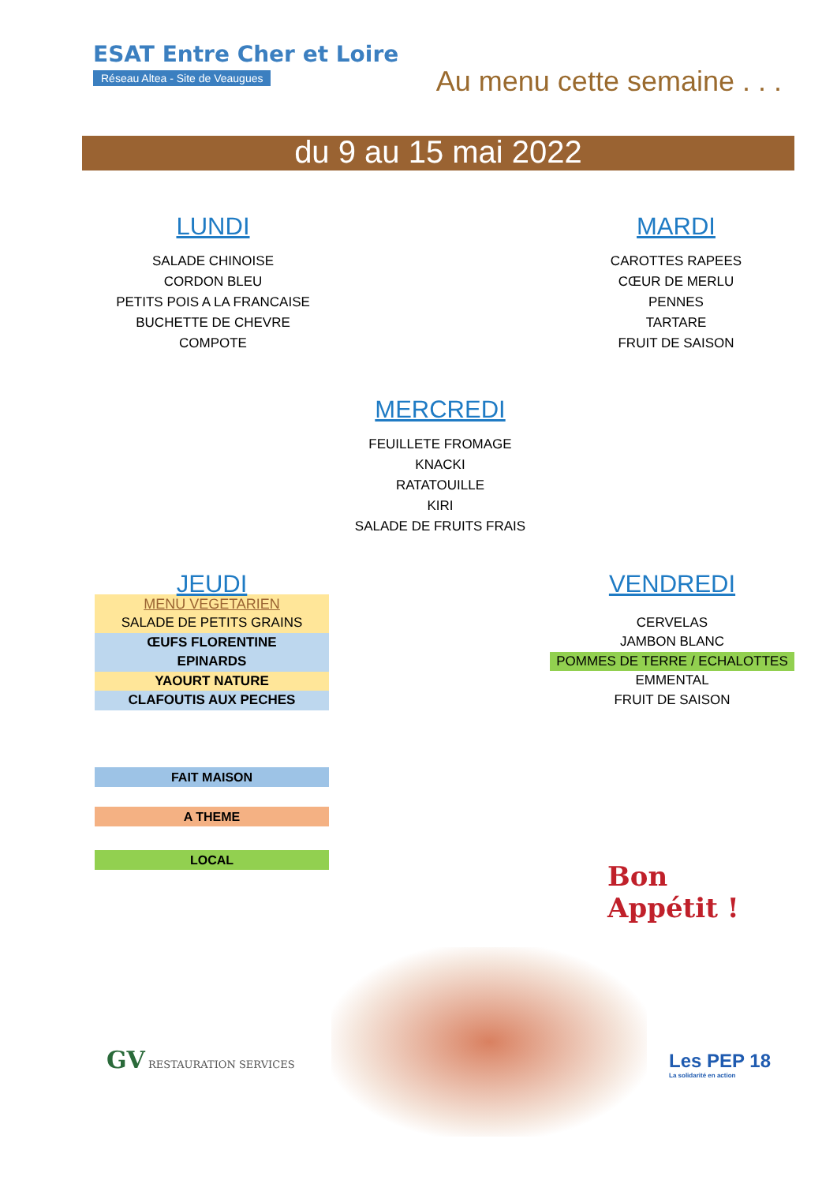ESAT Entre Cher et Loire
Réseau Altea - Site de Veaugues
Au menu cette semaine . . .
du 9 au 15 mai 2022
LUNDI
SALADE CHINOISE
CORDON BLEU
PETITS POIS A LA FRANCAISE
BUCHETTE DE CHEVRE
COMPOTE
MARDI
CAROTTES RAPEES
CŒUR DE MERLU
PENNES
TARTARE
FRUIT DE SAISON
MERCREDI
FEUILLETE FROMAGE
KNACKI
RATATOUILLE
KIRI
SALADE DE FRUITS FRAIS
JEUDI
MENU VEGETARIEN
SALADE DE PETITS GRAINS
ŒUFS FLORENTINE
EPINARDS
YAOURT NATURE
CLAFOUTIS AUX PECHES
VENDREDI
CERVELAS
JAMBON BLANC
POMMES DE TERRE / ECHALOTTES
EMMENTAL
FRUIT DE SAISON
FAIT MAISON
A THEME
LOCAL
Bon
Appétit !
GV RESTAURATION SERVICES
Les PEP 18
La solidarité en action